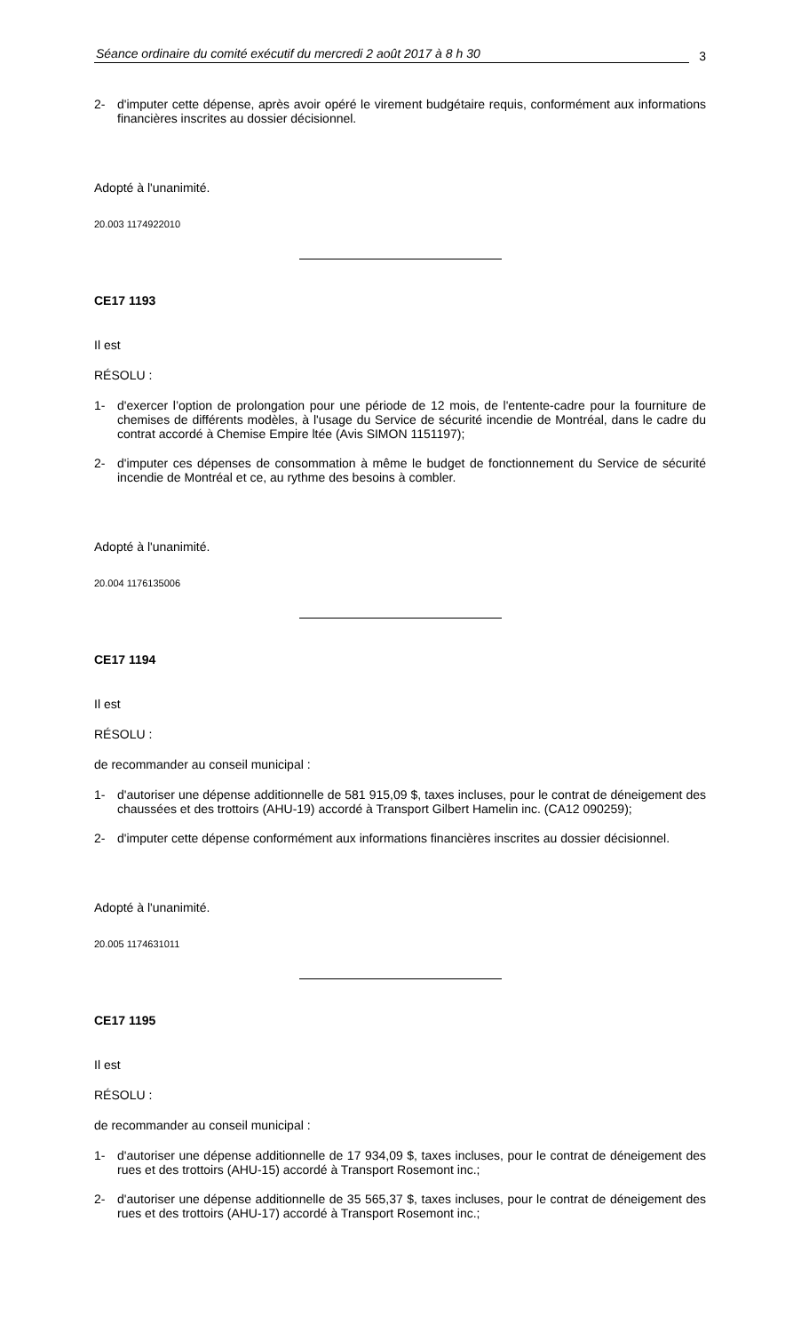Séance ordinaire du comité exécutif du mercredi 2 août 2017 à 8 h 30
3
2- d'imputer cette dépense, après avoir opéré le virement budgétaire requis, conformément aux informations financières inscrites au dossier décisionnel.
Adopté à l'unanimité.
20.003 1174922010
CE17 1193
Il est
RÉSOLU :
1- d'exercer l’option de prolongation pour une période de 12 mois, de l'entente-cadre pour la fourniture de chemises de différents modèles, à l'usage du Service de sécurité incendie de Montréal, dans le cadre du contrat accordé à Chemise Empire ltée (Avis SIMON 1151197);
2- d'imputer ces dépenses de consommation à même le budget de fonctionnement du Service de sécurité incendie de Montréal et ce, au rythme des besoins à combler.
Adopté à l'unanimité.
20.004 1176135006
CE17 1194
Il est
RÉSOLU :
de recommander au conseil municipal :
1- d'autoriser une dépense additionnelle de 581 915,09 $, taxes incluses, pour le contrat de déneigement des chaussées et des trottoirs (AHU-19) accordé à Transport Gilbert Hamelin inc. (CA12 090259);
2- d'imputer cette dépense conformément aux informations financières inscrites au dossier décisionnel.
Adopté à l'unanimité.
20.005 1174631011
CE17 1195
Il est
RÉSOLU :
de recommander au conseil municipal :
1- d'autoriser une dépense additionnelle de 17 934,09 $, taxes incluses, pour le contrat de déneigement des rues et des trottoirs (AHU-15) accordé à Transport Rosemont inc.;
2- d'autoriser une dépense additionnelle de 35 565,37 $, taxes incluses, pour le contrat de déneigement des rues et des trottoirs (AHU-17) accordé à Transport Rosemont inc.;